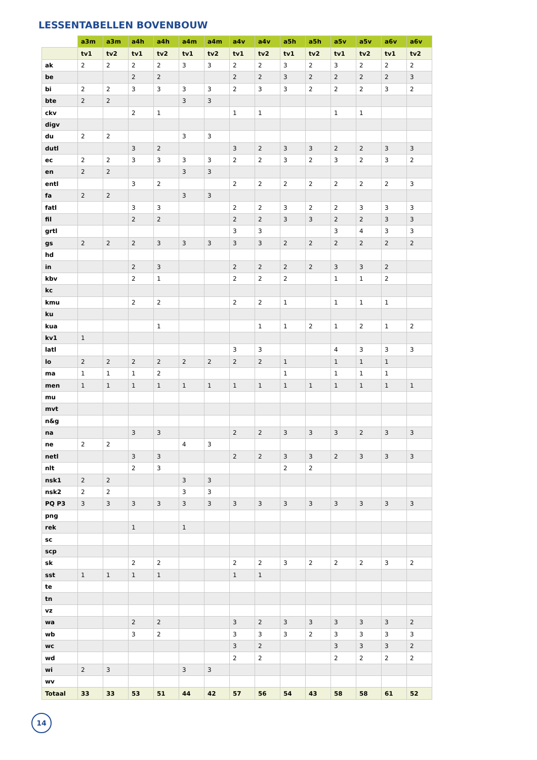LESSENTABELLEN BOVENBOUW
| | a3m | a3m | a4h | a4h | a4m | a4m | a4v | a4v | a5h | a5h | a5v | a5v | a6v | a6v |
| --- | --- | --- | --- | --- | --- | --- | --- | --- | --- | --- | --- | --- | --- | --- |
| | tv1 | tv2 | tv1 | tv2 | tv1 | tv2 | tv1 | tv2 | tv1 | tv2 | tv1 | tv2 | tv1 | tv2 |
| ak | 2 | 2 | 2 | 2 | 3 | 3 | 2 | 2 | 3 | 2 | 3 | 2 | 2 | 2 |
| be | | | 2 | 2 | | | 2 | 2 | 3 | 2 | 2 | 2 | 2 | 3 |
| bi | 2 | 2 | 3 | 3 | 3 | 3 | 2 | 3 | 3 | 2 | 2 | 2 | 3 | 2 |
| bte | 2 | 2 | | | 3 | 3 | | | | | | | | |
| ckv | | | 2 | 1 | | | 1 | 1 | | | 1 | 1 | | |
| digv | | | | | | | | | | | | | | |
| du | 2 | 2 | | | 3 | 3 | | | | | | | | |
| dutl | | | 3 | 2 | | | 3 | 2 | 3 | 3 | 2 | 2 | 3 | 3 |
| ec | 2 | 2 | 3 | 3 | 3 | 3 | 2 | 2 | 3 | 2 | 3 | 2 | 3 | 2 |
| en | 2 | 2 | | | 3 | 3 | | | | | | | | |
| entl | | | 3 | 2 | | | 2 | 2 | 2 | 2 | 2 | 2 | 2 | 3 |
| fa | 2 | 2 | | | 3 | 3 | | | | | | | | |
| fatl | | | 3 | 3 | | | 2 | 2 | 3 | 2 | 2 | 3 | 3 | 3 |
| fil | | | 2 | 2 | | | 2 | 2 | 3 | 3 | 2 | 2 | 3 | 3 |
| grtl | | | | | | | 3 | 3 | | | 3 | 4 | 3 | 3 |
| gs | 2 | 2 | 2 | 3 | 3 | 3 | 3 | 3 | 2 | 2 | 2 | 2 | 2 | 2 |
| hd | | | | | | | | | | | | | | |
| in | | | 2 | 3 | | | 2 | 2 | 2 | 2 | 3 | 3 | 2 | |
| kbv | | | 2 | 1 | | | 2 | 2 | 2 | | 1 | 1 | 2 | |
| kc | | | | | | | | | | | | | | |
| kmu | | | 2 | 2 | | | 2 | 2 | 1 | | 1 | 1 | 1 | |
| ku | | | | | | | | | | | | | | |
| kua | | | | 1 | | | | 1 | 1 | 2 | 1 | 2 | 1 | 2 |
| kv1 | 1 | | | | | | | | | | | | | |
| latl | | | | | | | 3 | 3 | | | 4 | 3 | 3 | 3 |
| lo | 2 | 2 | 2 | 2 | 2 | 2 | 2 | 2 | 1 | | 1 | 1 | 1 | |
| ma | 1 | 1 | 1 | 2 | | | | | 1 | | 1 | 1 | 1 | |
| men | 1 | 1 | 1 | 1 | 1 | 1 | 1 | 1 | 1 | 1 | 1 | 1 | 1 | 1 |
| mu | | | | | | | | | | | | | | |
| mvt | | | | | | | | | | | | | | |
| n&g | | | | | | | | | | | | | | |
| na | | | 3 | 3 | | | 2 | 2 | 3 | 3 | 3 | 2 | 3 | 3 |
| ne | 2 | 2 | | | 4 | 3 | | | | | | | | |
| netl | | | 3 | 3 | | | 2 | 2 | 3 | 3 | 2 | 3 | 3 | 3 |
| nlt | | | 2 | 3 | | | | | 2 | 2 | | | | |
| nsk1 | 2 | 2 | | | 3 | 3 | | | | | | | | |
| nsk2 | 2 | 2 | | | 3 | 3 | | | | | | | | |
| PQ P3 | 3 | 3 | 3 | 3 | 3 | 3 | 3 | 3 | 3 | 3 | 3 | 3 | 3 | 3 |
| png | | | | | | | | | | | | | | |
| rek | | | 1 | | 1 | | | | | | | | | |
| sc | | | | | | | | | | | | | | |
| scp | | | | | | | | | | | | | | |
| sk | | | 2 | 2 | | | 2 | 2 | 3 | 2 | 2 | 2 | 3 | 2 |
| sst | 1 | 1 | 1 | 1 | | | 1 | 1 | | | | | | |
| te | | | | | | | | | | | | | | |
| tn | | | | | | | | | | | | | | |
| vz | | | | | | | | | | | | | | |
| wa | | | 2 | 2 | | | 3 | 2 | 3 | 3 | 3 | 3 | 3 | 2 |
| wb | | | 3 | 2 | | | 3 | 3 | 3 | 2 | 3 | 3 | 3 | 3 |
| wc | | | | | | | 3 | 2 | | | 3 | 3 | 3 | 2 |
| wd | | | | | | | 2 | 2 | | | 2 | 2 | 2 | 2 |
| wi | 2 | 3 | | | 3 | 3 | | | | | | | | |
| wv | | | | | | | | | | | | | | |
| Totaal | 33 | 33 | 53 | 51 | 44 | 42 | 57 | 56 | 54 | 43 | 58 | 58 | 61 | 52 |
14